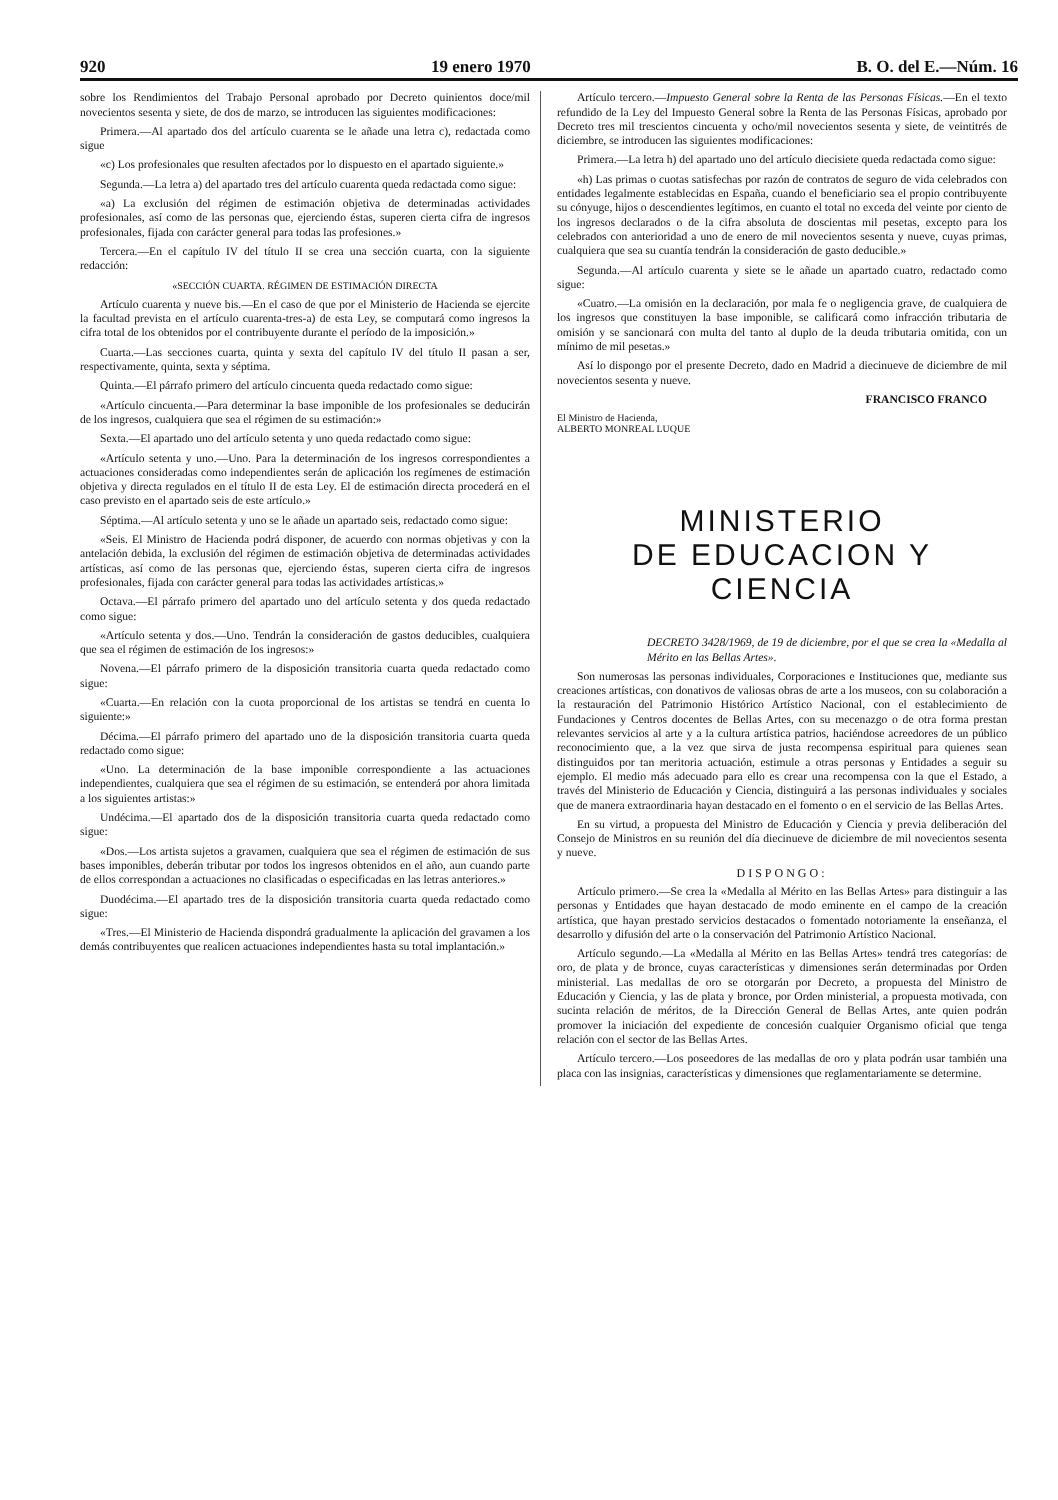920 19 enero 1970 B. O. del E.—Núm. 16
sobre los Rendimientos del Trabajo Personal aprobado por Decreto quinientos doce/mil novecientos sesenta y siete, de dos de marzo, se introducen las siguientes modificaciones:
Primera.—Al apartado dos del artículo cuarenta se le añade una letra c), redactada como sigue
«c) Los profesionales que resulten afectados por lo dispuesto en el apartado siguiente.»
Segunda.—La letra a) del apartado tres del artículo cuarenta queda redactada como sigue:
«a) La exclusión del régimen de estimación objetiva de determinadas actividades profesionales, así como de las personas que, ejerciendo éstas, superen cierta cifra de ingresos profesionales, fijada con carácter general para todas las profesiones.»
Tercera.—En el capítulo IV del título II se crea una sección cuarta, con la siguiente redacción:
«SECCIÓN CUARTA. RÉGIMEN DE ESTIMACIÓN DIRECTA
Artículo cuarenta y nueve bis.—En el caso de que por el Ministerio de Hacienda se ejercite la facultad prevista en el artículo cuarenta-tres-a) de esta Ley, se computará como ingresos la cifra total de los obtenidos por el contribuyente durante el período de la imposición.»
Cuarta.—Las secciones cuarta, quinta y sexta del capítulo IV del título II pasan a ser, respectivamente, quinta, sexta y séptima.
Quinta.—El párrafo primero del artículo cincuenta queda redactado como sigue:
«Artículo cincuenta.—Para determinar la base imponible de los profesionales se deducirán de los ingresos, cualquiera que sea el régimen de su estimación:»
Sexta.—El apartado uno del artículo setenta y uno queda redactado como sigue:
«Artículo setenta y uno.—Uno. Para la determinación de los ingresos correspondientes a actuaciones consideradas como independientes serán de aplicación los regímenes de estimación objetiva y directa regulados en el título II de esta Ley. El de estimación directa procederá en el caso previsto en el apartado seis de este artículo.»
Séptima.—Al artículo setenta y uno se le añade un apartado seis, redactado como sigue:
«Seis. El Ministro de Hacienda podrá disponer, de acuerdo con normas objetivas y con la antelación debida, la exclusión del régimen de estimación objetiva de determinadas actividades artísticas, así como de las personas que, ejerciendo éstas, superen cierta cifra de ingresos profesionales, fijada con carácter general para todas las actividades artísticas.»
Octava.—El párrafo primero del apartado uno del artículo setenta y dos queda redactado como sigue:
«Artículo setenta y dos.—Uno. Tendrán la consideración de gastos deducibles, cualquiera que sea el régimen de estimación de los ingresos:»
Novena.—El párrafo primero de la disposición transitoria cuarta queda redactado como sigue:
«Cuarta.—En relación con la cuota proporcional de los artistas se tendrá en cuenta lo siguiente:»
Décima.—El párrafo primero del apartado uno de la disposición transitoria cuarta queda redactado como sigue:
«Uno. La determinación de la base imponible correspondiente a las actuaciones independientes, cualquiera que sea el régimen de su estimación, se entenderá por ahora limitada a los siguientes artistas:»
Undécima.—El apartado dos de la disposición transitoria cuarta queda redactado como sigue:
«Dos.—Los artista sujetos a gravamen, cualquiera que sea el régimen de estimación de sus bases imponibles, deberán tributar por todos los ingresos obtenidos en el año, aun cuando parte de ellos correspondan a actuaciones no clasificadas o especificadas en las letras anteriores.»
Duodécima.—El apartado tres de la disposición transitoria cuarta queda redactado como sigue:
«Tres.—El Ministerio de Hacienda dispondrá gradualmente la aplicación del gravamen a los demás contribuyentes que realicen actuaciones independientes hasta su total implantación.»
Artículo tercero.—Impuesto General sobre la Renta de las Personas Físicas.—En el texto refundido de la Ley del Impuesto General sobre la Renta de las Personas Físicas, aprobado por Decreto tres mil trescientos cincuenta y ocho/mil novecientos sesenta y siete, de veintitrés de diciembre, se introducen las siguientes modificaciones:
Primera.—La letra h) del apartado uno del artículo diecisiete queda redactada como sigue:
«h) Las primas o cuotas satisfechas por razón de contratos de seguro de vida celebrados con entidades legalmente establecidas en España, cuando el beneficiario sea el propio contribuyente su cónyuge, hijos o descendientes legítimos, en cuanto el total no exceda del veinte por ciento de los ingresos declarados o de la cifra absoluta de doscientas mil pesetas, excepto para los celebrados con anterioridad a uno de enero de mil novecientos sesenta y nueve, cuyas primas, cualquiera que sea su cuantía tendrán la consideración de gasto deducible.»
Segunda.—Al artículo cuarenta y siete se le añade un apartado cuatro, redactado como sigue:
«Cuatro.—La omisión en la declaración, por mala fe o negligencia grave, de cualquiera de los ingresos que constituyen la base imponible, se calificará como infracción tributaria de omisión y se sancionará con multa del tanto al duplo de la deuda tributaria omitida, con un mínimo de mil pesetas.»
Así lo dispongo por el presente Decreto, dado en Madrid a diecinueve de diciembre de mil novecientos sesenta y nueve.
FRANCISCO FRANCO
El Ministro de Hacienda,
ALBERTO MONREAL LUQUE
MINISTERIO
DE EDUCACION Y CIENCIA
DECRETO 3428/1969, de 19 de diciembre, por el que se crea la «Medalla al Mérito en las Bellas Artes».
Son numerosas las personas individuales, Corporaciones e Instituciones que, mediante sus creaciones artísticas, con donativos de valiosas obras de arte a los museos, con su colaboración a la restauración del Patrimonio Histórico Artístico Nacional, con el establecimiento de Fundaciones y Centros docentes de Bellas Artes, con su mecenazgo o de otra forma prestan relevantes servicios al arte y a la cultura artística patrios, haciéndose acreedores de un público reconocimiento que, a la vez que sirva de justa recompensa espiritual para quienes sean distinguidos por tan meritoria actuación, estimule a otras personas y Entidades a seguir su ejemplo. El medio más adecuado para ello es crear una recompensa con la que el Estado, a través del Ministerio de Educación y Ciencia, distinguirá a las personas individuales y sociales que de manera extraordinaria hayan destacado en el fomento o en el servicio de las Bellas Artes.
En su virtud, a propuesta del Ministro de Educación y Ciencia y previa deliberación del Consejo de Ministros en su reunión del día diecinueve de diciembre de mil novecientos sesenta y nueve.
DISPONGO:
Artículo primero.—Se crea la «Medalla al Mérito en las Bellas Artes» para distinguir a las personas y Entidades que hayan destacado de modo eminente en el campo de la creación artística, que hayan prestado servicios destacados o fomentado notoriamente la enseñanza, el desarrollo y difusión del arte o la conservación del Patrimonio Artístico Nacional.
Artículo segundo.—La «Medalla al Mérito en las Bellas Artes» tendrá tres categorías: de oro, de plata y de bronce, cuyas características y dimensiones serán determinadas por Orden ministerial. Las medallas de oro se otorgarán por Decreto, a propuesta del Ministro de Educación y Ciencia, y las de plata y bronce, por Orden ministerial, a propuesta motivada, con sucinta relación de méritos, de la Dirección General de Bellas Artes, ante quien podrán promover la iniciación del expediente de concesión cualquier Organismo oficial que tenga relación con el sector de las Bellas Artes.
Artículo tercero.—Los poseedores de las medallas de oro y plata podrán usar también una placa con las insignias, características y dimensiones que reglamentariamente se determine.